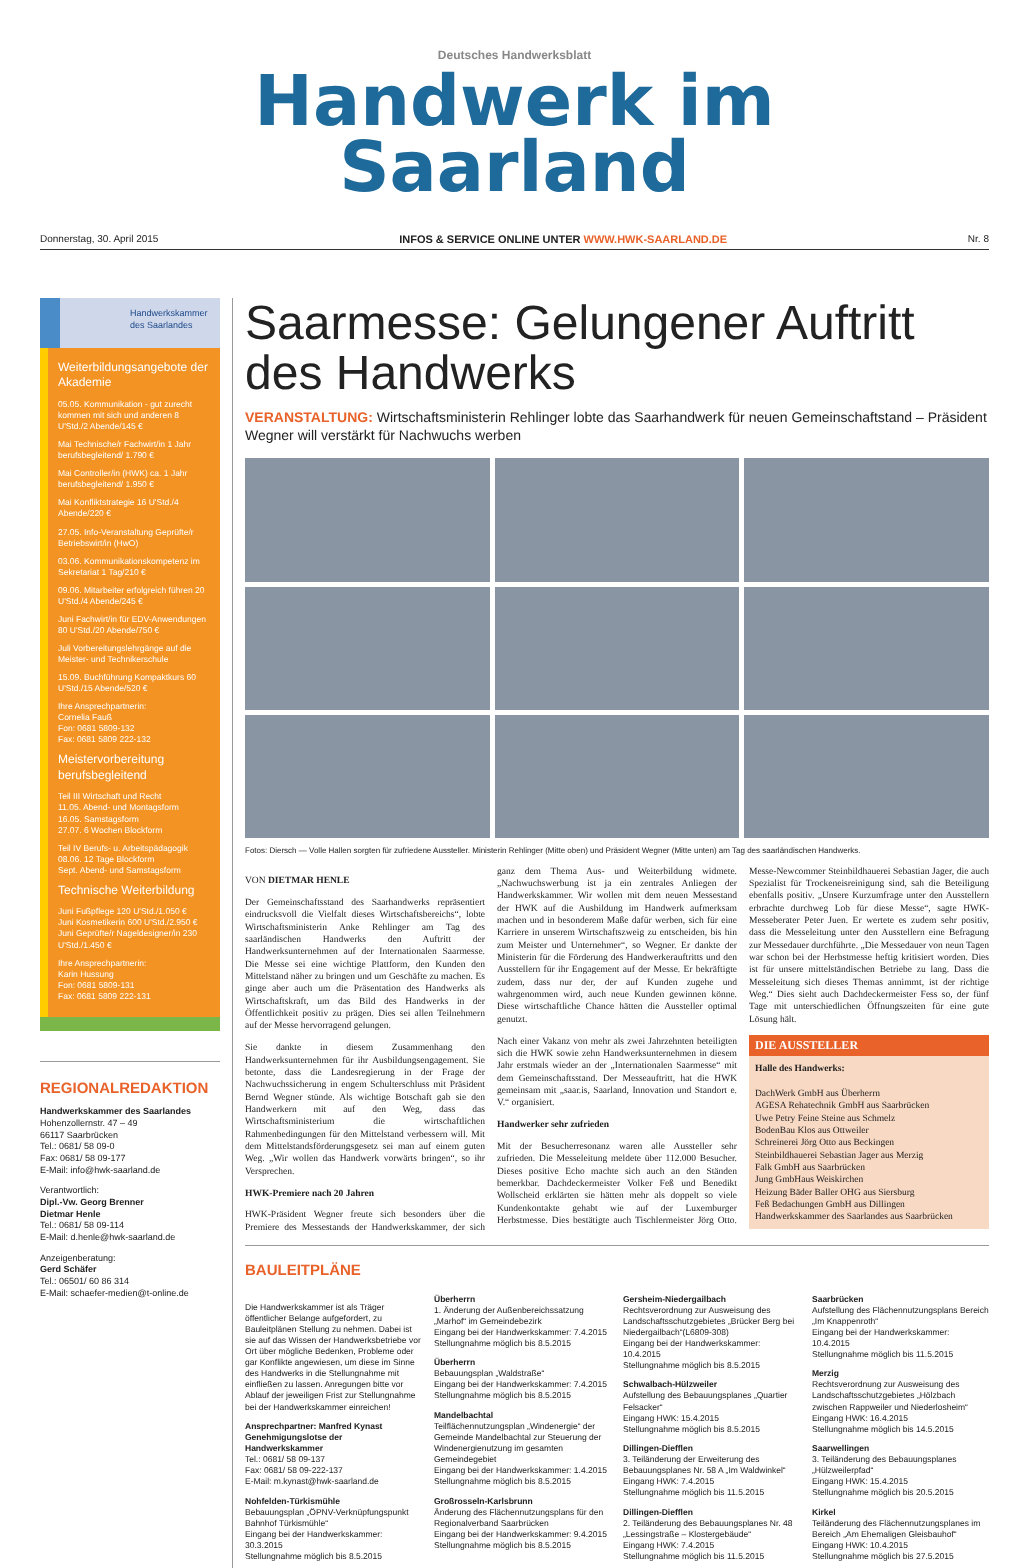Deutsches Handwerksblatt
Handwerk im
Saarland
Donnerstag, 30. April 2015 INFOS & SERVICE ONLINE UNTER WWW.HWK-SAARLAND.DE Nr. 8
Handwerkskammer
des Saarlandes
Weiterbildungsangebote der Akademie
05.05. Kommunikation - gut zurecht kommen mit sich und anderen 8 U'Std./2 Abende/145 €
Mai Technische/r Fachwirt/in 1 Jahr berufsbegleitend/ 1.790 €
Mai Controller/in (HWK) ca. 1 Jahr berufsbegleitend/ 1.950 €
Mai Konfliktstrategie 16 U'Std./4 Abende/220 €
27.05. Info-Veranstaltung Geprüfte/r Betriebswirt/in (HwO)
03.06. Kommunikationskompetenz im Sekretariat 1 Tag/210 €
09.06. Mitarbeiter erfolgreich führen 20 U'Std./4 Abende/245 €
Juni Fachwirt/in für EDV-Anwendungen 80 U'Std./20 Abende/750 €
Juli Vorbereitungslehrgänge auf die Meister- und Technikerschule
15.09. Buchführung Kompaktkurs 60 U'Std./15 Abende/520 €
Ihre Ansprechpartnerin:
Cornelia Fauß
Fon: 0681 5809-132
Fax: 0681 5809 222-132
Meistervorbereitung berufsbegleitend
Teil III Wirtschaft und Recht
11.05. Abend- und Montagsform
16.05. Samstagsform
27.07. 6 Wochen Blockform
Teil IV Berufs- u. Arbeitspädagogik
08.06. 12 Tage Blockform
Sept. Abend- und Samstagsform
Technische Weiterbildung
Juni Fußpflege 120 U'Std./1.050 €
Juni Kosmetikerin 600 U'Std./2.950 €
Juni Geprüfte/r Nageldesigner/in 230 U'Std./1.450 €
Ihre Ansprechpartnerin:
Karin Hussung
Fon: 0681 5809-131
Fax: 0681 5809 222-131
REGIONALREDAKTION
Handwerkskammer des Saarlandes
Hohenzollernstr. 47 – 49
66117 Saarbrücken
Tel.: 0681/ 58 09-0
Fax: 0681/ 58 09-177
E-Mail: info@hwk-saarland.de
Verantwortlich:
Dipl.-Vw. Georg Brenner
Dietmar Henle
Tel.: 0681/ 58 09-114
E-Mail: d.henle@hwk-saarland.de
Anzeigenberatung:
Gerd Schäfer
Tel.: 06501/ 60 86 314
E-Mail: schaefer-medien@t-online.de
Saarmesse: Gelungener Auftritt des Handwerks
VERANSTALTUNG: Wirtschaftsministerin Rehlinger lobte das Saarhandwerk für neuen Gemeinschaftstand – Präsident Wegner will verstärkt für Nachwuchs werben
Fotos: Diersch — Volle Hallen sorgten für zufriedene Aussteller. Ministerin Rehlinger (Mitte oben) und Präsident Wegner (Mitte unten) am Tag des saarländischen Handwerks.
VON DIETMAR HENLE
Der Gemeinschaftsstand des Saarhandwerks repräsentiert eindrucksvoll die Vielfalt dieses Wirtschaftsbereichs“, lobte Wirtschaftsministerin Anke Rehlinger am Tag des saarländischen Handwerks den Auftritt der Handwerksunternehmen auf der Internationalen Saarmesse. Die Messe sei eine wichtige Plattform, den Kunden den Mittelstand näher zu bringen und um Geschäfte zu machen. Es ginge aber auch um die Präsentation des Handwerks als Wirtschaftskraft, um das Bild des Handwerks in der Öffentlichkeit positiv zu prägen. Dies sei allen Teilnehmern auf der Messe hervorragend gelungen.
Sie dankte in diesem Zusammenhang den Handwerksunternehmen für ihr Ausbildungsengagement. Sie betonte, dass die Landesregierung in der Frage der Nachwuchssicherung in engem Schulterschluss mit Präsident Bernd Wegner stünde. Als wichtige Botschaft gab sie den Handwerkern mit auf den Weg, dass das Wirtschaftsministerium die wirtschaftlichen Rahmenbedingungen für den Mittelstand verbessern will. Mit dem Mittelstandsförderungsgesetz sei man auf einem guten Weg. „Wir wollen das Handwerk vorwärts bringen“, so ihr Versprechen.
HWK-Premiere nach 20 Jahren
HWK-Präsident Wegner freute sich besonders über die Premiere des Messestands der Handwerkskammer, der sich ganz dem Thema Aus- und Weiterbildung widmete. „Nachwuchswerbung ist ja ein zentrales Anliegen der Handwerkskammer. Wir wollen mit dem neuen Messestand der HWK auf die Ausbildung im Handwerk aufmerksam machen und in besonderem Maße dafür werben, sich für eine Karriere in unserem Wirtschaftszweig zu entscheiden, bis hin zum Meister und Unternehmer“, so Wegner. Er dankte der Ministerin für die Förderung des Handwerkerauftritts und den Ausstellern für ihr Engagement auf der Messe. Er bekräftigte zudem, dass nur der, der auf Kunden zugehe und wahrgenommen wird, auch neue Kunden gewinnen könne. Diese wirtschaftliche Chance hätten die Aussteller optimal genutzt.
Nach einer Vakanz von mehr als zwei Jahrzehnten beteiligten sich die HWK sowie zehn Handwerksunternehmen in diesem Jahr erstmals wieder an der „Internationalen Saarmesse“ mit dem Gemeinschaftsstand. Der Messeauftritt, hat die HWK gemeinsam mit „saar.is, Saarland, Innovation und Standort e. V.“ organisiert.
Handwerker sehr zufrieden
Mit der Besucherresonanz waren alle Aussteller sehr zufrieden. Die Messeleitung meldete über 112.000 Besucher. Dieses positive Echo machte sich auch an den Ständen bemerkbar. Dachdeckermeister Volker Feß und Benedikt Wollscheid erklärten sie hätten mehr als doppelt so viele Kundenkontakte gehabt wie auf der Luxemburger Herbstmesse. Dies bestätigte auch Tischlermeister Jörg Otto. Messe-Newcommer Steinbildhauerei Sebastian Jager, die auch Spezialist für Trockeneisreinigung sind, sah die Beteiligung ebenfalls positiv. „Unsere Kurzumfrage unter den Ausstellern erbrachte durchweg Lob für diese Messe“, sagte HWK-Messeberater Peter Juen. Er wertete es zudem sehr positiv, dass die Messeleitung unter den Ausstellern eine Befragung zur Messedauer durchführte. „Die Messedauer von neun Tagen war schon bei der Herbstmesse heftig kritisiert worden. Dies ist für unsere mittelständischen Betriebe zu lang. Dass die Messeleitung sich dieses Themas annimmt, ist der richtige Weg.“ Dies sieht auch Dachdeckermeister Fess so, der fünf Tage mit unterschiedlichen Öffnungszeiten für eine gute Lösung hält.
DIE AUSSTELLER
Halle des Handwerks:
DachWerk GmbH aus Überherrn
AGESA Rehatechnik GmbH aus Saarbrücken
Uwe Petry Feine Steine aus Schmelz
BodenBau Klos aus Ottweiler
Schreinerei Jörg Otto aus Beckingen
Steinbildhauerei Sebastian Jager aus Merzig
Falk GmbH aus Saarbrücken
Jung GmbHaus Weiskirchen
Heizung Bäder Baller OHG aus Siersburg
Feß Bedachungen GmbH aus Dillingen
Handwerkskammer des Saarlandes aus Saarbrücken
BAULEITPLÄNE
Die Handwerkskammer ist als Träger öffentlicher Belange aufgefordert, zu Bauleitplänen Stellung zu nehmen. Dabei ist sie auf das Wissen der Handwerksbetriebe vor Ort über mögliche Bedenken, Probleme oder gar Konflikte angewiesen, um diese im Sinne des Handwerks in die Stellungnahme mit einfließen zu lassen. Anregungen bitte vor Ablauf der jeweiligen Frist zur Stellungnahme bei der Handwerkskammer einreichen!
Ansprechpartner: Manfred Kynast Genehmigungslotse der Handwerkskammer
Tel.: 0681/ 58 09-137
Fax: 0681/ 58 09-222-137
E-Mail: m.kynast@hwk-saarland.de
Nohfelden-Türkismühle
Bebauungsplan „ÖPNV-Verknüpfungspunkt Bahnhof Türkismühle“
Eingang bei der Handwerkskammer: 30.3.2015
Stellungnahme möglich bis 8.5.2015
Überherrn
1. Änderung der Außenbereichssatzung „Marhof“ im Gemeindebezirk
Eingang bei der Handwerkskammer: 7.4.2015
Stellungnahme möglich bis 8.5.2015
Überherrn
Bebauungsplan „Waldstraße“
Eingang bei der Handwerkskammer: 7.4.2015
Stellungnahme möglich bis 8.5.2015
Mandelbachtal
Teilflächennutzungsplan „Windenergie“ der Gemeinde Mandelbachtal zur Steuerung der Windenergienutzung im gesamten Gemeindegebiet
Eingang bei der Handwerkskammer: 1.4.2015
Stellungnahme möglich bis 8.5.2015
Großrosseln-Karlsbrunn
Änderung des Flächennutzungsplans für den Regionalverband Saarbrücken
Eingang bei der Handwerkskammer: 9.4.2015
Stellungnahme möglich bis 8.5.2015
Gersheim-Niedergailbach
Rechtsverordnung zur Ausweisung des Landschaftsschutzgebietes „Brücker Berg bei Niedergailbach“(L6809-308)
Eingang bei der Handwerkskammer: 10.4.2015
Stellungnahme möglich bis 8.5.2015
Schwalbach-Hülzweiler
Aufstellung des Bebauungsplanes „Quartier Felsacker“
Eingang HWK: 15.4.2015
Stellungnahme möglich bis 8.5.2015
Dillingen-Diefflen
3. Teiländerung der Erweiterung des Bebauungsplanes Nr. 58 A „Im Waldwinkel“
Eingang HWK: 7.4.2015
Stellungnahme möglich bis 11.5.2015
Dillingen-Diefflen
2. Teiländerung des Bebauungsplanes Nr. 48 „Lessingstraße – Klostergebäude“
Eingang HWK: 7.4.2015
Stellungnahme möglich bis 11.5.2015
Saarbrücken
Aufstellung des Flächennutzungsplans Bereich „Im Knappenroth“
Eingang bei der Handwerkskammer: 10.4.2015
Stellungnahme möglich bis 11.5.2015
Merzig
Rechtsverordnung zur Ausweisung des Landschaftsschutzgebietes „Hölzbach zwischen Rappweiler und Niederlosheim“
Eingang HWK: 16.4.2015
Stellungnahme möglich bis 14.5.2015
Saarwellingen
3. Teiländerung des Bebauungsplanes „Hülzweilerpfad“
Eingang HWK: 15.4.2015
Stellungnahme möglich bis 20.5.2015
Kirkel
Teiländerung des Flächennutzungsplanes im Bereich „Am Ehemaligen Gleisbauhof“
Eingang HWK: 10.4.2015
Stellungnahme möglich bis 27.5.2015